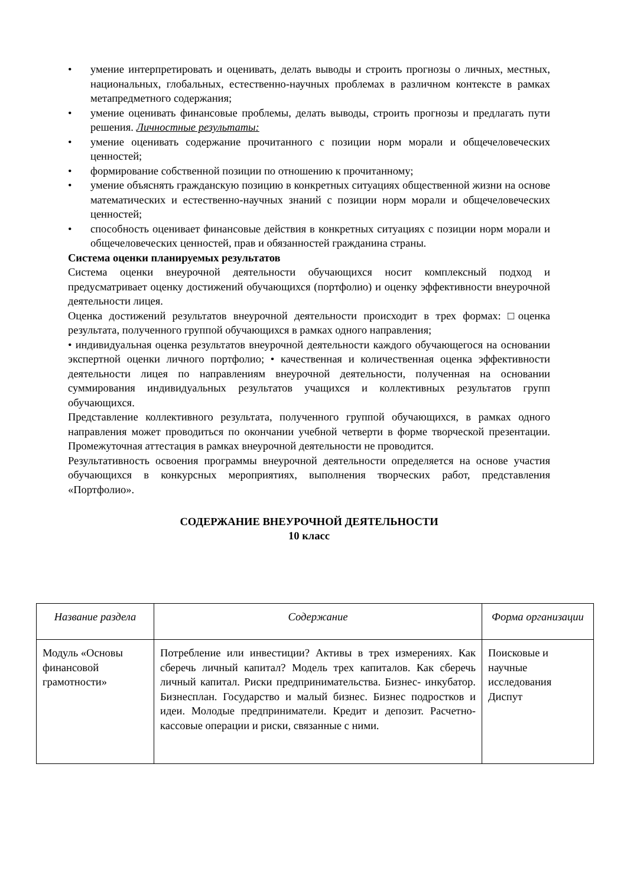• умение интерпретировать и оценивать, делать выводы и строить прогнозы о личных, местных, национальных, глобальных, естественно-научных проблемах в различном контексте в рамках метапредметного содержания;
• умение оценивать финансовые проблемы, делать выводы, строить прогнозы и предлагать пути решения. Личностные результаты:
• умение оценивать содержание прочитанного с позиции норм морали и общечеловеческих ценностей;
• формирование собственной позиции по отношению к прочитанному;
• умение объяснять гражданскую позицию в конкретных ситуациях общественной жизни на основе математических и естественно-научных знаний с позиции норм морали и общечеловеческих ценностей;
• способность оценивает финансовые действия в конкретных ситуациях с позиции норм морали и общечеловеческих ценностей, прав и обязанностей гражданина страны.
Система оценки планируемых результатов
Система оценки внеурочной деятельности обучающихся носит комплексный подход и предусматривает оценку достижений обучающихся (портфолио) и оценку эффективности внеурочной деятельности лицея.
Оценка достижений результатов внеурочной деятельности происходит в трех формах: □оценка результата, полученного группой обучающихся в рамках одного направления;
• индивидуальная оценка результатов внеурочной деятельности каждого обучающегося на основании экспертной оценки личного портфолио; • качественная и количественная оценка эффективности деятельности лицея по направлениям внеурочной деятельности, полученная на основании суммирования индивидуальных результатов учащихся и коллективных результатов групп обучающихся.
Представление коллективного результата, полученного группой обучающихся, в рамках одного направления может проводиться по окончании учебной четверти в форме творческой презентации. Промежуточная аттестация в рамках внеурочной деятельности не проводится.
Результативность освоения программы внеурочной деятельности определяется на основе участия обучающихся в конкурсных мероприятиях, выполнения творческих работ, представления «Портфолио».
СОДЕРЖАНИЕ ВНЕУРОЧНОЙ ДЕЯТЕЛЬНОСТИ
10 класс
| Название раздела | Содержание | Форма организации |
| --- | --- | --- |
| Модуль «Основы финансовой грамотности» | Потребление или инвестиции? Активы в трех измерениях. Как сберечь личный капитал? Модель трех капиталов. Как сберечь личный капитал. Риски предпринимательства. Бизнес- инкубатор. Бизнесплан. Государство и малый бизнес. Бизнес подростков и идеи. Молодые предприниматели. Кредит и депозит. Расчетно-кассовые операции и риски, связанные с ними. | Поисковые и научные исследования Диспут |